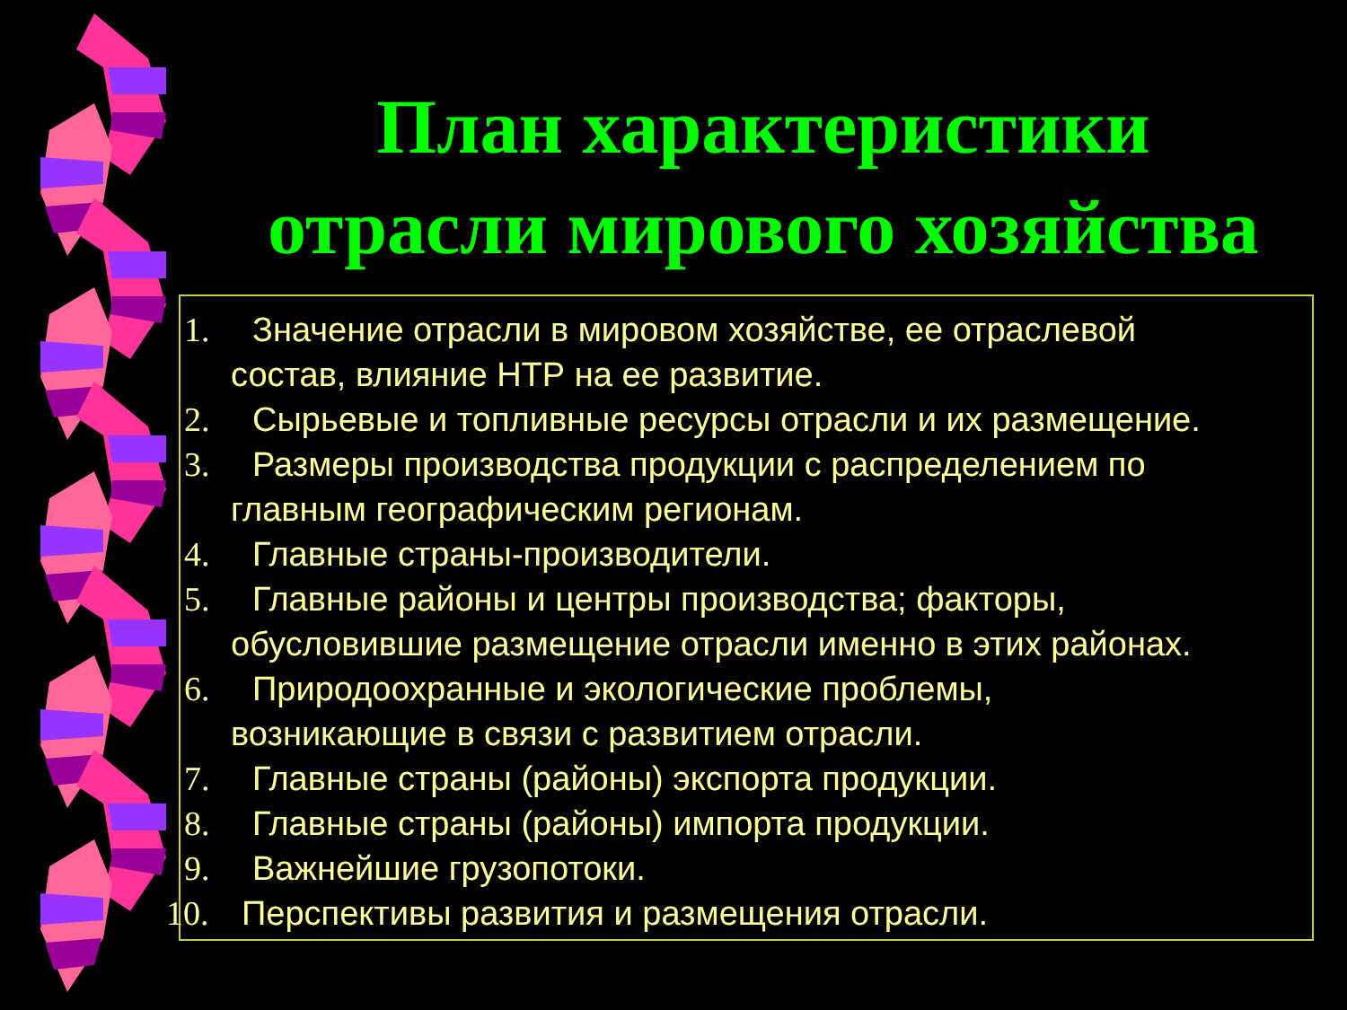План характеристики
отрасли мирового хозяйства
1. Значение отрасли в мировом хозяйстве, ее отраслевой
состав, влияние НТР на ее развитие.
2. Сырьевые и топливные ресурсы отрасли и их размещение.
3. Размеры производства продукции с распределением по
главным географическим регионам.
4. Главные страны-производители.
5. Главные районы и центры производства; факторы,
обусловившие размещение отрасли именно в этих районах.
6. Природоохранные и экологические проблемы,
возникающие в связи с развитием отрасли.
7. Главные страны (районы) экспорта продукции.
8. Главные страны (районы) импорта продукции.
9. Важнейшие грузопотоки.
10. Перспективы развития и размещения отрасли.